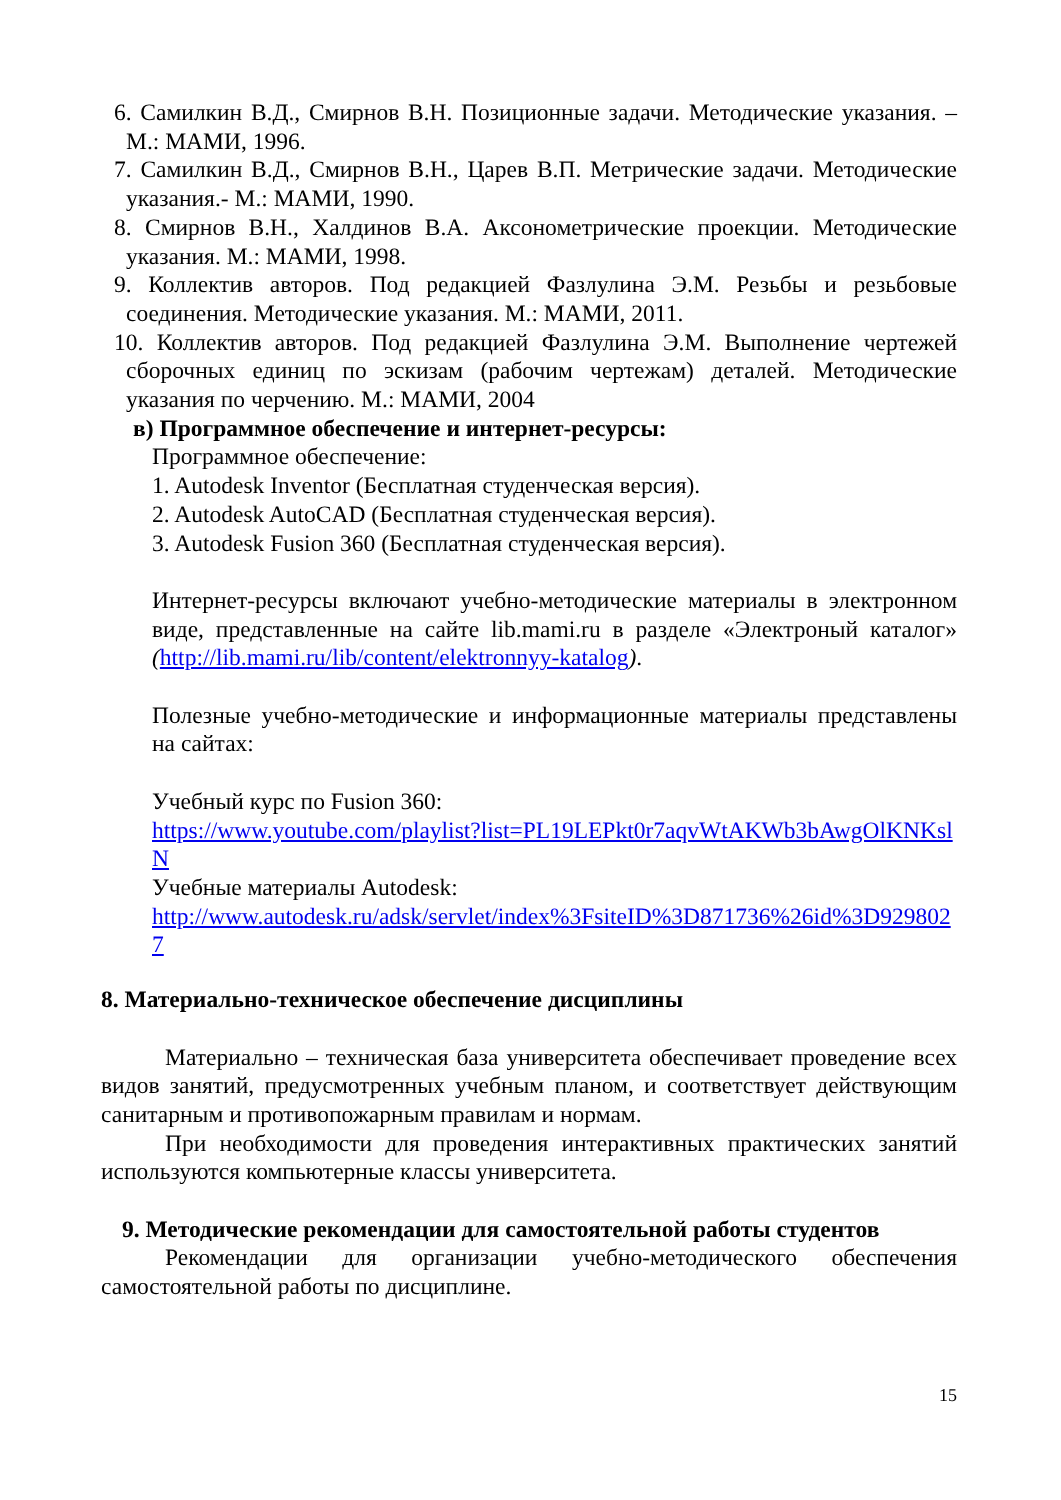6. Самилкин В.Д., Смирнов В.Н. Позиционные задачи. Методические указания. – М.: МАМИ, 1996.
7. Самилкин В.Д., Смирнов В.Н., Царев В.П. Метрические задачи. Методические указания.- М.: МАМИ, 1990.
8. Смирнов В.Н., Халдинов В.А. Аксонометрические проекции. Методические указания. М.: МАМИ, 1998.
9. Коллектив авторов. Под редакцией Фазлулина Э.М. Резьбы и резьбовые соединения. Методические указания. М.: МАМИ, 2011.
10. Коллектив авторов. Под редакцией Фазлулина Э.М. Выполнение чертежей сборочных единиц по эскизам (рабочим чертежам) деталей. Методические указания по черчению. М.: МАМИ, 2004
в) Программное обеспечение и интернет-ресурсы:
Программное обеспечение:
1. Autodesk Inventor (Бесплатная студенческая версия).
2. Autodesk AutoCAD (Бесплатная студенческая версия).
3. Autodesk Fusion 360 (Бесплатная студенческая версия).
Интернет-ресурсы включают учебно-методические материалы в электронном виде, представленные на сайте lib.mami.ru в разделе «Электроный каталог» (http://lib.mami.ru/lib/content/elektronnyy-katalog).
Полезные учебно-методические и информационные материалы представлены на сайтах:
Учебный курс по Fusion 360:
https://www.youtube.com/playlist?list=PL19LEPkt0r7aqvWtAKWb3bAwgOlKNKslN
Учебные материалы Autodesk:
http://www.autodesk.ru/adsk/servlet/index%3FsiteID%3D871736%26id%3D9298027
8. Материально-техническое обеспечение дисциплины
Материально – техническая база университета обеспечивает проведение всех видов занятий, предусмотренных учебным планом, и соответствует действующим санитарным и противопожарным правилам и нормам.
При необходимости для проведения интерактивных практических занятий используются компьютерные классы университета.
9. Методические рекомендации для самостоятельной работы студентов
Рекомендации для организации учебно-методического обеспечения самостоятельной работы по дисциплине.
15